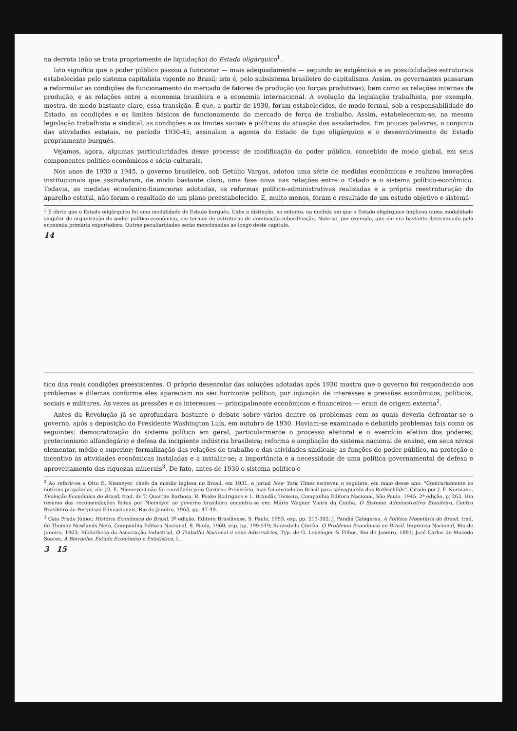na derrota (não se trata propriamente de liquidação) do Estado oligárquico<sup>1</sup>.
Isto significa que o poder público passou a funcionar — mais adequadamente — segundo as exigências e as possibilidades estruturais estabelecidas pelo sistema capitalista vigente no Brasil; isto é, pelo subsistema brasileiro do capitalismo. Assim, os governantes passaram a reformular as condições de funcionamento do mercado de fatores de produção (ou forças produtivas), bem como as relações internas de produção, e as relações entre a economia brasileira e a economia internacional. A evolução da legislação trabalhista, por exemplo, mostra, de modo bastante claro, essa transição. É que, a partir de 1930, foram estabelecidos, de modo formal, sob a responsabilidade do Estado, as condições e os limites básicos de funcionamento do mercado de força de trabalho. Assim, estabeleceram-se, na mesma legislação trabalhista e sindical, as condições e os limites sociais e políticos da atuação dos assalariados. Em poucas palavras, o conjunto das atividades estatais, no período 1930-45, assinalam a agonia do Estado de tipo oligárquico e o desenvolvimento do Estado propriamente burguês.
Vejamos, agora, algumas particularidades desse processo de modificação do poder público, concebido de modo global, em seus componentes político-econômicos e sócio-culturais.
Nos anos de 1930 a 1945, o governo brasileiro, sob Getúlio Vargas, adotou uma série de medidas econômicas e realizou inovações institucionais que assinalaram, de modo bastante claro, uma fase nova nas relações entre o Estado e o sistema político-econômico. Todavia, as medidas econômico-financeiras adotadas, as reformas político-administrativas realizadas e a própria reestruturação do aparelho estatal, não foram o resultado de um plano preestabelecido. E, muito menos, foram o resultado de um estudo objetivo e sistemá-
<sup>1</sup> É óbvio que o Estado oligárquico foi uma modalidade de Estado burguês. Cabe a distinção, no entanto, na medida em que o Estado oligárquico implicou numa modalidade singular de organização do poder político-econômico, em termos de estruturas de dominação-subordinação. Note-se, por exemplo, que ele era bastante determinado pela economia primária exportadora. Outras peculiaridades serão mencionadas ao longo deste capítulo.
14
tico das reais condições preexistentes. O próprio desenrolar das soluções adotadas após 1930 mostra que o governo foi respondendo aos problemas e dilemas conforme eles apareciam no seu horizonte político, por injunção de interesses e pressões econômicos, políticos, sociais e militares. Às vezes as pressões e os interesses — principalmente econômicos e financeiros — eram de origem externa<sup>2</sup>.
Antes da Revolução já se aprofundara bastante o debate sobre vários dentre os problemas com os quais deveria defrontar-se o governo, após a deposição do Presidente Washington Luís, em outubro de 1930. Haviam-se examinado e debatido problemas tais como os seguintes: democratização do sistema político em geral, particularmente o processo eleitoral e o exercício efetivo dos poderes; protecionismo alfandegário e defesa da incipiente indústria brasileira; reforma e ampliação do sistema nacional de ensino, em seus níveis elementar, médio e superior; formalização das relações de trabalho e das atividades sindicais; as funções do poder público, na proteção e incentivo às atividades econômicas instaladas e a instalar-se; a importância e a necessidade de uma política governamental de defesa e aproveitamento das riquezas minerais<sup>3</sup>. De fato, antes de 1930 o sistema político e
<sup>2</sup> Ao referir-se a Otto E. Niemeyer, chefe da missão inglesa no Brasil, em 1931, o jornal New York Times escreveu o seguinte, em maio desse ano: "Contrariamente às notícias propaladas, ele (O. E. Niemeyer) não foi convidado pelo Governo Provisório, mas foi enviado ao Brasil para salvaguarda dos Rothschilds". Citado por J. F. Normano, Evolução Econômica do Brasil, trad. de T. Quartim Barbosa, R. Peake Rodrigues e L. Brandão Teixeira, Companhia Editora Nacional, São Paulo, 1945, 2ª edição, p. 263. Um resumo das recomendações feitas por Niemeyer ao governo brasileiro encontra-se em: Mário Wagner Vieira da Cunha, O Sistema Administrativo Brasileiro, Centro Brasileiro de Pesquisas Educacionais, Rio de Janeiro, 1963, pp. 47-49.
<sup>3</sup> Caio Prado Júnior, História Econômica do Brasil, 3ª edição, Editora Brasiliense, S. Paulo, 1953, esp. pp. 213-302; J. Pandiá Calógeras, A Política Monetária do Brasil, trad. de Thomaz Newlands Neto, Companhia Editora Nacional, S. Paulo, 1960, esp. pp. 199-519; Serzedello Corrêa, O Problema Econômico no Brasil, Imprensa Nacional, Rio de Janeiro, 1903; Bibliotheca da Associação Industrial, O Trabalho Nacional e seus Adversários, Typ. de G. Leuzinger & Filhos, Rio de Janeiro, 1881; José Carlos de Macedo Soares, A Borracha: Estudo Econômico e Estatístico, L.
3 15